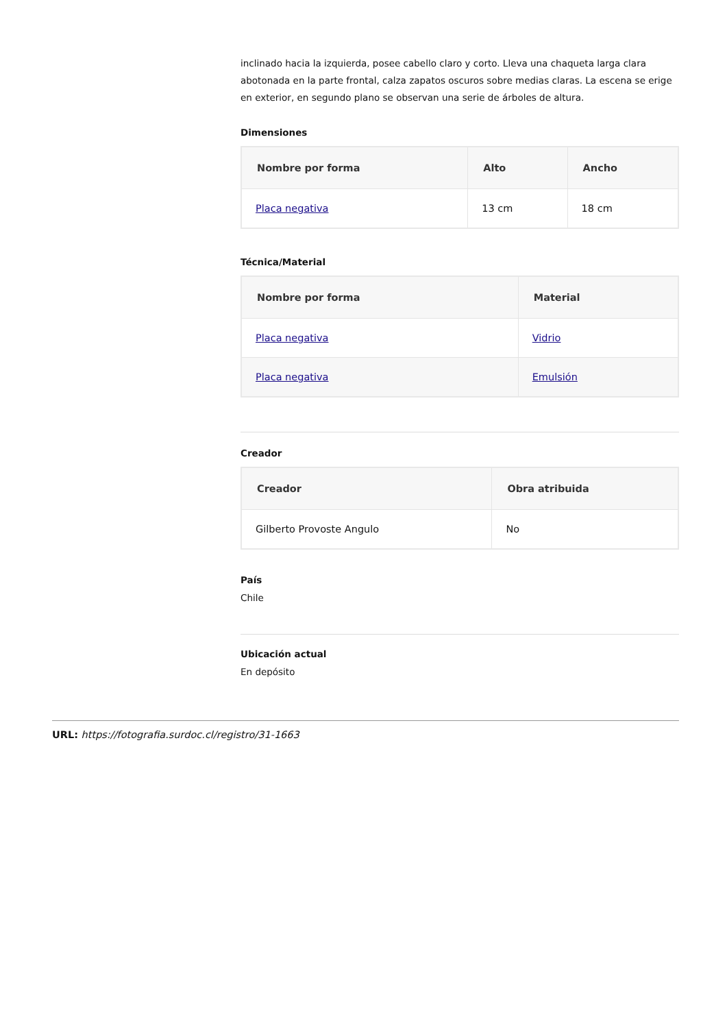inclinado hacia la izquierda, posee cabello claro y corto. Lleva una chaqueta larga clara abotonada en la parte frontal, calza zapatos oscuros sobre medias claras. La escena se erige en exterior, en segundo plano se observan una serie de árboles de altura.
Dimensiones
| Nombre por forma | Alto | Ancho |
| --- | --- | --- |
| Placa negativa | 13 cm | 18 cm |
Técnica/Material
| Nombre por forma | Material |
| --- | --- |
| Placa negativa | Vidrio |
| Placa negativa | Emulsión |
Creador
| Creador | Obra atribuida |
| --- | --- |
| Gilberto Provoste Angulo | No |
País
Chile
Ubicación actual
En depósito
URL: https://fotografia.surdoc.cl/registro/31-1663